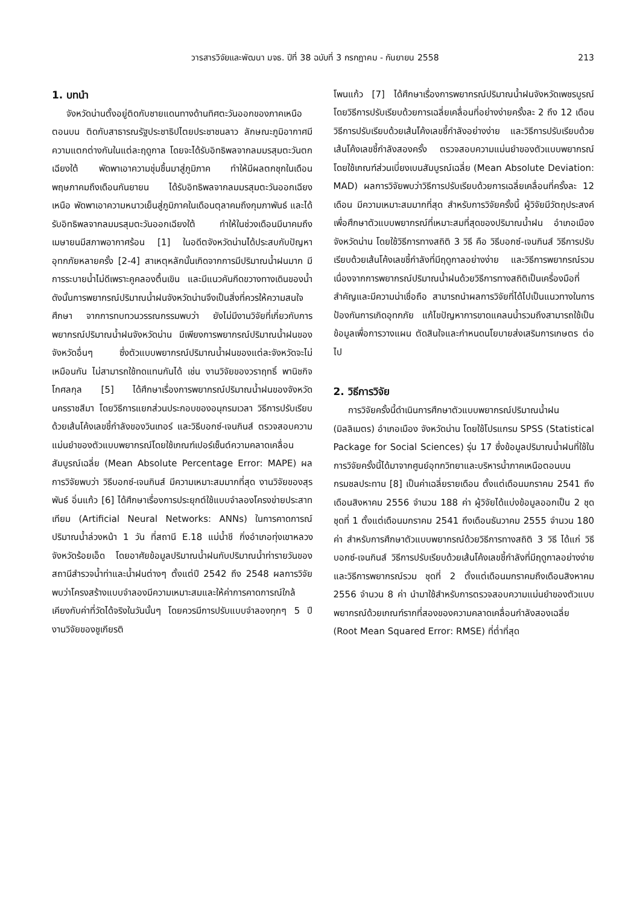วารสารวิจัยและพัฒนา มจธ. ปีที่ 38 ฉบับที่ 3 กรกฎาคม - กันยายน 2558 213
1. บทนำ
จังหวัดน่านตั้งอยู่ติดกับชายแดนทางด้านทิศตะวันออกของภาคเหนือตอนบน ติดกับสาธารณรัฐประชาธิปไตยประชาชนลาว ลักษณะภูมิอากาศมีความแตกต่างกันในแต่ละฤดูกาล โดยจะได้รับอิทธิพลจากลมมรสุมตะวันตกเฉียงใต้ พัดพาเอาความชุ่มชื้นมาสู่ภูมิภาค ทำให้มีผลตกชุกในเดือนพฤษภาคมถึงเดือนกันยายน ได้รับอิทธิพลจากลมมรสุมตะวันออกเฉียงเหนือ พัดพาเอาความหนาวเย็นสู่ภูมิภาคในเดือนตุลาคมถึงกุมภาพันธ์ และได้รับอิทธิพลจากลมมรสุมตะวันออกเฉียงใต้ ทำให้ในช่วงเดือนมีนาคมถึงเมษายนมีสภาพอากาศร้อน [1] ในอดีตจังหวัดน่านได้ประสบกับปัญหาอุทกภัยหลายครั้ง [2-4] สาเหตุหลักนั้นเกิดจากการมีปริมาณน้ำฝนมาก มีการระบายน้ำไม่ดีเพราะคูคลองตื้นเขิน และมีแนวคันกีดขวางทางเดินของน้ำ ดังนั้นการพยากรณ์ปริมาณน้ำฝนจังหวัดน่านจึงเป็นสิ่งที่ควรให้ความสนใจศึกษา จากการทบทวนวรรณกรรมพบว่า ยังไม่มีงานวิจัยที่เกี่ยวกับการพยากรณ์ปริมาณน้ำฝนจังหวัดน่าน มีเพียงการพยากรณ์ปริมาณน้ำฝนของจังหวัดอื่นๆ ซึ่งตัวแบบพยากรณ์ปริมาณน้ำฝนของแต่ละจังหวัดจะไม่เหมือนกัน ไม่สามารถใช้ทดแทนกันได้ เช่น งานวิจัยของวราฤทธิ์ พานิชกิจโกศลกุล [5] ได้ศึกษาเรื่องการพยากรณ์ปริมาณน้ำฝนของจังหวัดนครราชสีมา โดยวิธีการแยกส่วนประกอบของอนุกรมเวลา วิธีการปรับเรียบด้วยเส้นโค้งเลขชี้กำลังของวินเทอร์ และวิธีบอกซ์-เจนกินส์ ตรวจสอบความแม่นยำของตัวแบบพยากรณ์โดยใช้เกณฑ์เปอร์เซ็นต์ความคลาดเคลื่อนสัมบูรณ์เฉลี่ย (Mean Absolute Percentage Error: MAPE) ผลการวิจัยพบว่า วิธีบอกซ์-เจนกินส์ มีความเหมาะสมมากที่สุด งานวิจัยของสุรพันธ์ อิ่นแก้ว [6] ได้ศึกษาเรื่องการประยุกต์ใช้แบบจำลองโครงข่ายประสาทเทียม (Artificial Neural Networks: ANNs) ในการคาดการณ์ปริมาณน้ำล่วงหน้า 1 วัน ที่สถานี E.18 แม่น้ำชี กิ่งอำเภอทุ่งเขาหลวง จังหวัดร้อยเอ็ด โดยอาศัยข้อมูลปริมาณน้ำฝนกับปริมาณน้ำท่ารายวันของสถานีสำรวจน้ำท่าและน้ำฝนต่างๆ ตั้งแต่ปี 2542 ถึง 2548 ผลการวิจัยพบว่าโครงสร้างแบบจำลองมีความเหมาะสมและให้ค่าการคาดการณ์ใกล้เคียงกับค่าที่วัดได้จริงในวันนั้นๆ โดยควรมีการปรับแบบจำลองทุกๆ 5 ปี งานวิจัยของชูเกียรติ
โพนแก้ว [7] ได้ศึกษาเรื่องการพยากรณ์ปริมาณน้ำฝนจังหวัดเพชรบูรณ์ โดยวิธีการปรับเรียบด้วยการเฉลี่ยเคลื่อนที่อย่างง่ายครั้งละ 2 ถึง 12 เดือน วิธีการปรับเรียบด้วยเส้นโค้งเลขชี้กำลังอย่างง่าย และวิธีการปรับเรียบด้วยเส้นโค้งเลขชี้กำลังสองครั้ง ตรวจสอบความแม่นยำของตัวแบบพยากรณ์โดยใช้เกณฑ์ส่วนเบี่ยงเบนสัมบูรณ์เฉลี่ย (Mean Absolute Deviation: MAD) ผลการวิจัยพบว่าวิธีการปรับเรียบด้วยการเฉลี่ยเคลื่อนที่ครั้งละ 12 เดือน มีความเหมาะสมมากที่สุด สำหรับการวิจัยครั้งนี้ ผู้วิจัยมีวัตถุประสงค์เพื่อศึกษาตัวแบบพยากรณ์ที่เหมาะสมที่สุดของปริมาณน้ำฝน อำเภอเมือง จังหวัดน่าน โดยใช้วิธีการทางสถิติ 3 วิธี คือ วิธีบอกซ์-เจนกินส์ วิธีการปรับเรียบด้วยเส้นโค้งเลขชี้กำลังที่มีฤดูกาลอย่างง่าย และวิธีการพยากรณ์รวม เนื่องจากการพยากรณ์ปริมาณน้ำฝนด้วยวิธีการทางสถิติเป็นเครื่องมือที่สำคัญและมีความน่าเชื่อถือ สามารถนำผลการวิจัยที่ได้ไปเป็นแนวทางในการป้องกันการเกิดอุทกภัย แก้ไขปัญหาการขาดแคลนน้ำรวมถึงสามารถใช้เป็นข้อมูลเพื่อการวางแผน ตัดสินใจและกำหนดนโยบายส่งเสริมการเกษตร ต่อไป
2. วิธีการวิจัย
การวิจัยครั้งนี้ดำเนินการศึกษาตัวแบบพยากรณ์ปริมาณน้ำฝน (มิลลิเมตร) อำเภอเมือง จังหวัดน่าน โดยใช้โปรแกรม SPSS (Statistical Package for Social Sciences) รุ่น 17 ซึ่งข้อมูลปริมาณน้ำฝนที่ใช้ในการวิจัยครั้งนี้ได้มาจากศูนย์อุทกวิทยาและบริหารน้ำภาคเหนือตอนบน กรมชลประทาน [8] เป็นค่าเฉลี่ยรายเดือน ตั้งแต่เดือนมกราคม 2541 ถึงเดือนสิงหาคม 2556 จำนวน 188 ค่า ผู้วิจัยได้แบ่งข้อมูลออกเป็น 2 ชุด ชุดที่ 1 ตั้งแต่เดือนมกราคม 2541 ถึงเดือนธันวาคม 2555 จำนวน 180 ค่า สำหรับการศึกษาตัวแบบพยากรณ์ด้วยวิธีการทางสถิติ 3 วิธี ได้แก่ วิธีบอกซ์-เจนกินส์ วิธีการปรับเรียบด้วยเส้นโค้งเลขชี้กำลังที่มีฤดูกาลอย่างง่าย และวิธีการพยากรณ์รวม ชุดที่ 2 ตั้งแต่เดือนมกราคมถึงเดือนสิงหาคม 2556 จำนวน 8 ค่า นำมาใช้สำหรับการตรวจสอบความแม่นยำของตัวแบบพยากรณ์ด้วยเกณฑ์รากที่สองของความคลาดเคลื่อนกำลังสองเฉลี่ย (Root Mean Squared Error: RMSE) ที่ต่ำที่สุด